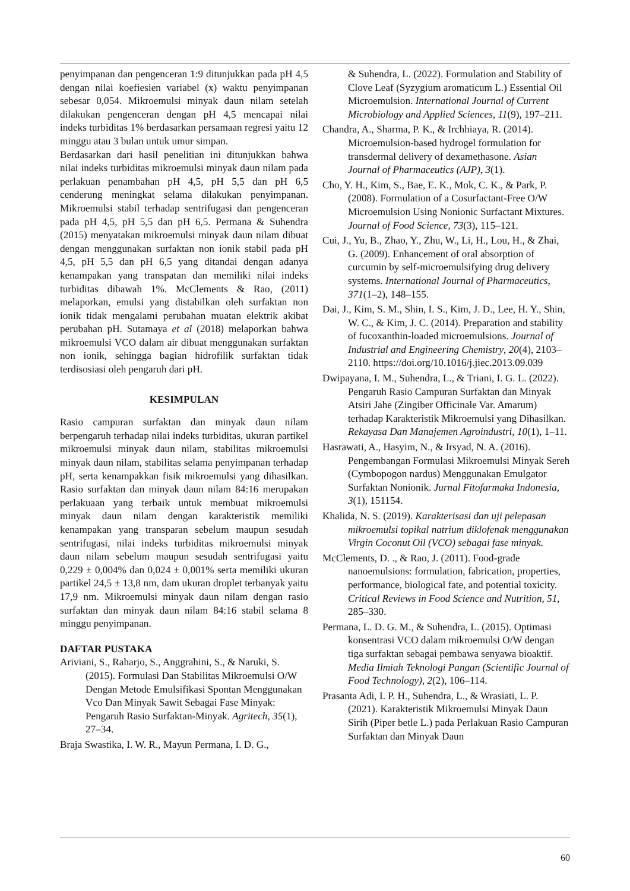penyimpanan dan pengenceran 1:9 ditunjukkan pada pH 4,5 dengan nilai koefiesien variabel (x) waktu penyimpanan sebesar 0,054. Mikroemulsi minyak daun nilam setelah dilakukan pengenceran dengan pH 4,5 mencapai nilai indeks turbiditas 1% berdasarkan persamaan regresi yaitu 12 minggu atau 3 bulan untuk umur simpan.
Berdasarkan dari hasil penelitian ini ditunjukkan bahwa nilai indeks turbiditas mikroemulsi minyak daun nilam pada perlakuan penambahan pH 4,5, pH 5,5 dan pH 6,5 cenderung meningkat selama dilakukan penyimpanan. Mikroemulsi stabil terhadap sentrifugasi dan pengenceran pada pH 4,5, pH 5,5 dan pH 6,5. Permana & Suhendra (2015) menyatakan mikroemulsi minyak daun nilam dibuat dengan menggunakan surfaktan non ionik stabil pada pH 4,5, pH 5,5 dan pH 6,5 yang ditandai dengan adanya kenampakan yang transpatan dan memiliki nilai indeks turbiditas dibawah 1%. McClements & Rao, (2011) melaporkan, emulsi yang distabilkan oleh surfaktan non ionik tidak mengalami perubahan muatan elektrik akibat perubahan pH. Sutamaya et al (2018) melaporkan bahwa mikroemulsi VCO dalam air dibuat menggunakan surfaktan non ionik, sehingga bagian hidrofilik surfaktan tidak terdisosiasi oleh pengaruh dari pH.
KESIMPULAN
Rasio campuran surfaktan dan minyak daun nilam berpengaruh terhadap nilai indeks turbiditas, ukuran partikel mikroemulsi minyak daun nilam, stabilitas mikroemulsi minyak daun nilam, stabilitas selama penyimpanan terhadap pH, serta kenampakkan fisik mikroemulsi yang dihasilkan. Rasio surfaktan dan minyak daun nilam 84:16 merupakan perlakuaan yang terbaik untuk membuat mikroemulsi minyak daun nilam dengan karakteristik memiliki kenampakan yang transparan sebelum maupun sesudah sentrifugasi, nilai indeks turbiditas mikroemulsi minyak daun nilam sebelum maupun sesudah sentrifugasi yaitu 0,229 ± 0,004% dan 0,024 ± 0,001% serta memiliki ukuran partikel 24,5 ± 13,8 nm, dam ukuran droplet terbanyak yaitu 17,9 nm. Mikroemulsi minyak daun nilam dengan rasio surfaktan dan minyak daun nilam 84:16 stabil selama 8 minggu penyimpanan.
DAFTAR PUSTAKA
Ariviani, S., Raharjo, S., Anggrahini, S., & Naruki, S. (2015). Formulasi Dan Stabilitas Mikroemulsi O/W Dengan Metode Emulsifikasi Spontan Menggunakan Vco Dan Minyak Sawit Sebagai Fase Minyak: Pengaruh Rasio Surfaktan-Minyak. Agritech, 35(1), 27–34.
Braja Swastika, I. W. R., Mayun Permana, I. D. G.,
& Suhendra, L. (2022). Formulation and Stability of Clove Leaf (Syzygium aromaticum L.) Essential Oil Microemulsion. International Journal of Current Microbiology and Applied Sciences, 11(9), 197–211.
Chandra, A., Sharma, P. K., & Irchhiaya, R. (2014). Microemulsion-based hydrogel formulation for transdermal delivery of dexamethasone. Asian Journal of Pharmaceutics (AJP), 3(1).
Cho, Y. H., Kim, S., Bae, E. K., Mok, C. K., & Park, P. (2008). Formulation of a Cosurfactant-Free O/W Microemulsion Using Nonionic Surfactant Mixtures. Journal of Food Science, 73(3), 115–121.
Cui, J., Yu, B., Zhao, Y., Zhu, W., Li, H., Lou, H., & Zhai, G. (2009). Enhancement of oral absorption of curcumin by self-microemulsifying drug delivery systems. International Journal of Pharmaceutics, 371(1–2), 148–155.
Dai, J., Kim, S. M., Shin, I. S., Kim, J. D., Lee, H. Y., Shin, W. C., & Kim, J. C. (2014). Preparation and stability of fucoxanthin-loaded microemulsions. Journal of Industrial and Engineering Chemistry, 20(4), 2103–2110. https://doi.org/10.1016/j.jiec.2013.09.039
Dwipayana, I. M., Suhendra, L., & Triani, I. G. L. (2022). Pengaruh Rasio Campuran Surfaktan dan Minyak Atsiri Jahe (Zingiber Officinale Var. Amarum) terhadap Karakteristik Mikroemulsi yang Dihasilkan. Rekayasa Dan Manajemen Agroindustri, 10(1), 1–11.
Hasrawati, A., Hasyim, N., & Irsyad, N. A. (2016). Pengembangan Formulasi Mikroemulsi Minyak Sereh (Cymbopogon nardus) Menggunakan Emulgator Surfaktan Nonionik. Jurnal Fitofarmaka Indonesia, 3(1), 151154.
Khalida, N. S. (2019). Karakterisasi dan uji pelepasan mikroemulsi topikal natrium diklofenak menggunakan Virgin Coconut Oil (VCO) sebagai fase minyak.
McClements, D. ., & Rao, J. (2011). Food-grade nanoemulsions: formulation, fabrication, properties, performance, biological fate, and potential toxicity. Critical Reviews in Food Science and Nutrition, 51, 285–330.
Permana, L. D. G. M., & Suhendra, L. (2015). Optimasi konsentrasi VCO dalam mikroemulsi O/W dengan tiga surfaktan sebagai pembawa senyawa bioaktif. Media Ilmiah Teknologi Pangan (Scientific Journal of Food Technology), 2(2), 106–114.
Prasanta Adi, I. P. H., Suhendra, L., & Wrasiati, L. P. (2021). Karakteristik Mikroemulsi Minyak Daun Sirih (Piper betle L.) pada Perlakuan Rasio Campuran Surfaktan dan Minyak Daun
60